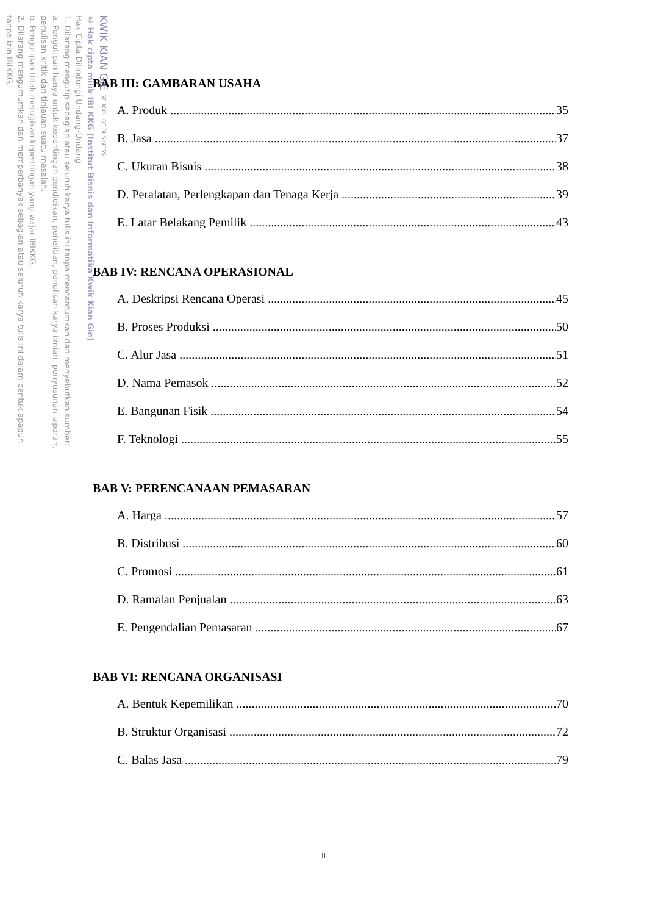KWIK KIAN GIE SCHOOL OF BUSINESS
© Hak cipta milik IBI KKG (Institut Bisnis dan Informatika Kwik Kian Gie)
Hak Cipta Dilindungi Undang-Undang
1. Dilarang mengutip sebagian atau seluruh karya tulis ini tanpa mencantumkan dan menyebutkan sumber:
a. Pengutipan hanya untuk kepentingan pendidikan, penelitian, penulisan karya ilmiah, penyusunan laporan,
penulisan kritik dan tinjauan suatu masalah.
b. Pengutipan tidak merugikan kepentingan yang wajar IBIKKG.
2. Dilarang mengumumkan dan memperbanyak sebagian atau seluruh karya tulis ini dalam bentuk apapun
tanpa izin IBIKKG.
BAB III: GAMBARAN USAHA
A. Produk 35
B. Jasa 37
C. Ukuran Bisnis 38
D. Peralatan, Perlengkapan dan Tenaga Kerja 39
E. Latar Belakang Pemilik 43
BAB IV: RENCANA OPERASIONAL
A. Deskripsi Rencana Operasi 45
B. Proses Produksi 50
C. Alur Jasa 51
D. Nama Pemasok 52
E. Bangunan Fisik 54
F. Teknologi 55
BAB V: PERENCANAAN PEMASARAN
A. Harga 57
B. Distribusi 60
C. Promosi 61
D. Ramalan Penjualan 63
E. Pengendalian Pemasaran 67
BAB VI: RENCANA ORGANISASI
A. Bentuk Kepemilikan 70
B. Struktur Organisasi 72
C. Balas Jasa 79
ii